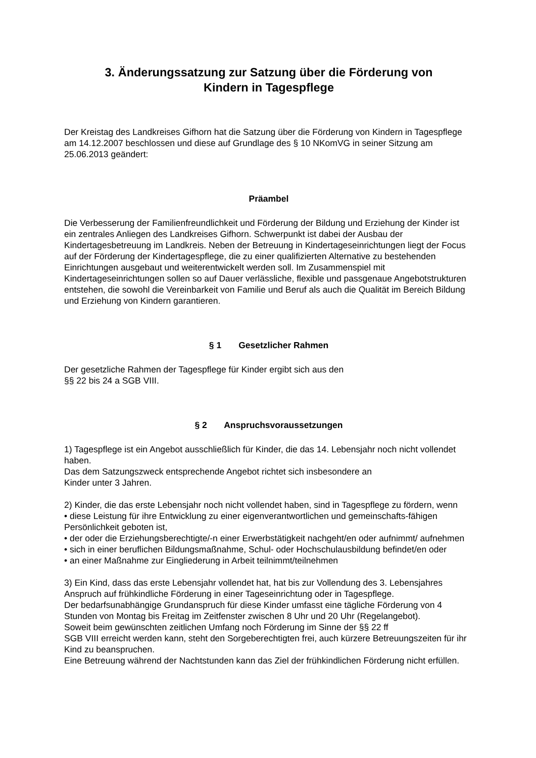3. Änderungssatzung zur Satzung über die Förderung von
Kindern in Tagespflege
Der Kreistag des Landkreises Gifhorn hat die Satzung über die Förderung von Kindern in Tagespflege am 14.12.2007 beschlossen und diese auf Grundlage des § 10 NKomVG in seiner Sitzung am 25.06.2013 geändert:
Präambel
Die Verbesserung der Familienfreundlichkeit und Förderung der Bildung und Erziehung der Kinder ist ein zentrales Anliegen des Landkreises Gifhorn. Schwerpunkt ist dabei der Ausbau der Kindertagesbetreuung im Landkreis. Neben der Betreuung in Kindertageseinrichtungen liegt der Focus auf der Förderung der Kindertagespflege, die zu einer qualifizierten Alternative zu bestehenden Einrichtungen ausgebaut und weiterentwickelt werden soll. Im Zusammenspiel mit Kindertageseinrichtungen sollen so auf Dauer verlässliche, flexible und passgenaue Angebotstrukturen entstehen, die sowohl die Vereinbarkeit von Familie und Beruf als auch die Qualität im Bereich Bildung und Erziehung von Kindern garantieren.
§ 1 Gesetzlicher Rahmen
Der gesetzliche Rahmen der Tagespflege für Kinder ergibt sich aus den
§§ 22 bis 24 a SGB VIII.
§ 2 Anspruchsvoraussetzungen
1) Tagespflege ist ein Angebot ausschließlich für Kinder, die das 14. Lebensjahr noch nicht vollendet haben.
Das dem Satzungszweck entsprechende Angebot richtet sich insbesondere an
Kinder unter 3 Jahren.
2) Kinder, die das erste Lebensjahr noch nicht vollendet haben, sind in Tagespflege zu fördern, wenn
• diese Leistung für ihre Entwicklung zu einer eigenverantwortlichen und gemeinschafts-fähigen Persönlichkeit geboten ist,
• der oder die Erziehungsberechtigte/-n einer Erwerbstätigkeit nachgeht/en oder aufnimmt/ aufnehmen
• sich in einer beruflichen Bildungsmaßnahme, Schul- oder Hochschulausbildung befindet/en oder
• an einer Maßnahme zur Eingliederung in Arbeit teilnimmt/teilnehmen
3) Ein Kind, dass das erste Lebensjahr vollendet hat, hat bis zur Vollendung des 3. Lebensjahres Anspruch auf frühkindliche Förderung in einer Tageseinrichtung oder in Tagespflege.
Der bedarfsunabhängige Grundanspruch für diese Kinder umfasst eine tägliche Förderung von 4 Stunden von Montag bis Freitag im Zeitfenster zwischen 8 Uhr und 20 Uhr (Regelangebot).
Soweit beim gewünschten zeitlichen Umfang noch Förderung im Sinne der §§ 22 ff
SGB VIII erreicht werden kann, steht den Sorgeberechtigten frei, auch kürzere Betreuungszeiten für ihr Kind zu beanspruchen.
Eine Betreuung während der Nachtstunden kann das Ziel der frühkindlichen Förderung nicht erfüllen.